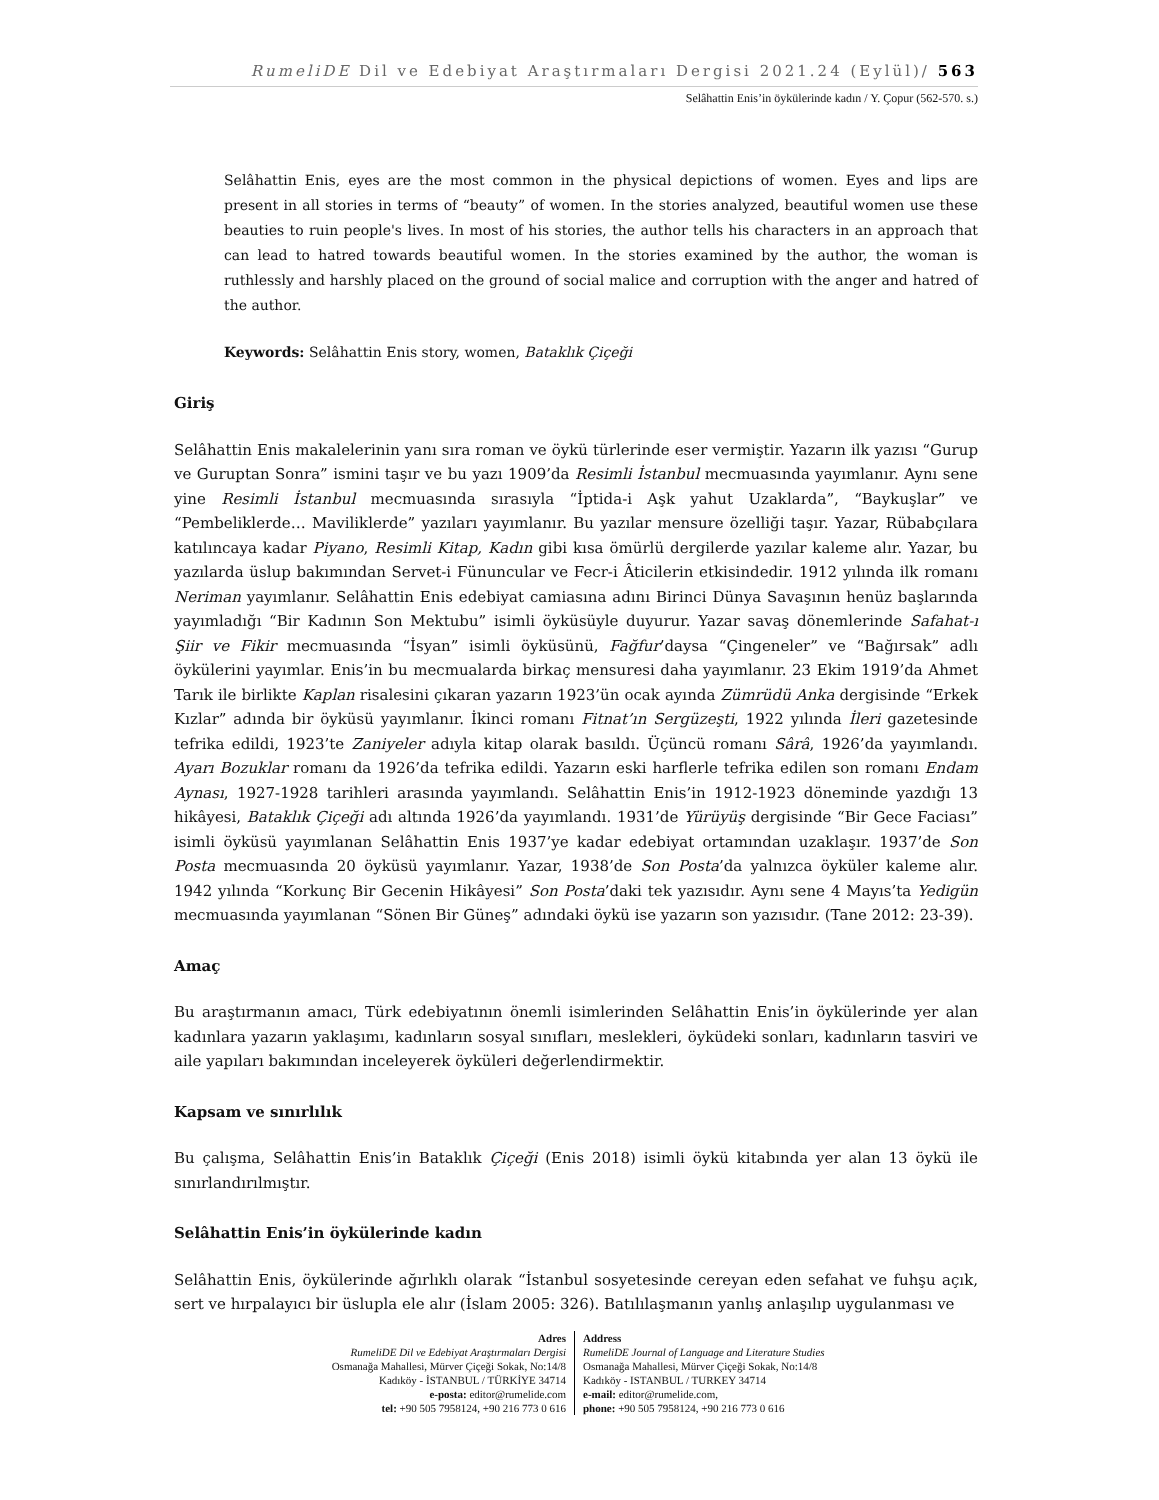RumeliDE Dil ve Edebiyat Araştırmaları Dergisi 2021.24 (Eylül)/ 563
Selâhattin Enis’in öykülerinde kadın / Y. Çopur (562-570. s.)
Selâhattin Enis, eyes are the most common in the physical depictions of women. Eyes and lips are present in all stories in terms of “beauty” of women. In the stories analyzed, beautiful women use these beauties to ruin people's lives. In most of his stories, the author tells his characters in an approach that can lead to hatred towards beautiful women. In the stories examined by the author, the woman is ruthlessly and harshly placed on the ground of social malice and corruption with the anger and hatred of the author.
Keywords: Selâhattin Enis story, women, Bataklık Çiçeği
Giriş
Selâhattin Enis makalelerinin yanı sıra roman ve öykü türlerinde eser vermiştir. Yazarın ilk yazısı “Gurup ve Guruptan Sonra” ismini taşır ve bu yazı 1909’da Resimli İstanbul mecmuasında yayımlanır. Aynı sene yine Resimli İstanbul mecmuasında sırasıyla “İptida-i Aşk yahut Uzaklarda”, “Baykuşlar” ve “Pembeliklerde… Maviliklerde” yazıları yayımlanır. Bu yazılar mensure özelliği taşır. Yazar, Rübabçılara katılıncaya kadar Piyano, Resimli Kitap, Kadın gibi kısa ömürlü dergilerde yazılar kaleme alır. Yazar, bu yazılarda üslup bakımından Servet-i Fünuncular ve Fecr-i Âticilerin etkisindedir. 1912 yılında ilk romanı Neriman yayımlanır. Selâhattin Enis edebiyat camiasına adını Birinci Dünya Savaşının henüz başlarında yayımladığı “Bir Kadının Son Mektubu” isimli öyküsüyle duyurur. Yazar savaş dönemlerinde Safahat-ı Şiir ve Fikir mecmuasında “İsyan” isimli öyküsünü, Fağfur’daysa “Çingeneler” ve “Bağırsak” adlı öykülerini yayımlar. Enis’in bu mecmualarda birkaç mensuresi daha yayımlanır. 23 Ekim 1919’da Ahmet Tarık ile birlikte Kaplan risalesini çıkaran yazarın 1923’ün ocak ayında Zümrüdü Anka dergisinde “Erkek Kızlar” adında bir öyküsü yayımlanır. İkinci romanı Fitnat’ın Sergüzeşti, 1922 yılında İleri gazetesinde tefrika edildi, 1923’te Zaniyeler adıyla kitap olarak basıldı. Üçüncü romanı Sârâ, 1926’da yayımlandı. Ayarı Bozuklar romanı da 1926’da tefrika edildi. Yazarın eski harflerle tefrika edilen son romanı Endam Aynası, 1927-1928 tarihleri arasında yayımlandı. Selâhattin Enis’in 1912-1923 döneminde yazdığı 13 hikâyesi, Bataklık Çiçeği adı altında 1926’da yayımlandı. 1931’de Yürüyüş dergisinde “Bir Gece Faciası” isimli öyküsü yayımlanan Selâhattin Enis 1937’ye kadar edebiyat ortamından uzaklaşır. 1937’de Son Posta mecmuasında 20 öyküsü yayımlanır. Yazar, 1938’de Son Posta’da yalnızca öyküler kaleme alır. 1942 yılında “Korkunç Bir Gecenin Hikâyesi” Son Posta’daki tek yazısıdır. Aynı sene 4 Mayıs’ta Yedigün mecmuasında yayımlanan “Sönen Bir Güneş” adındaki öykü ise yazarın son yazısıdır. (Tane 2012: 23-39).
Amaç
Bu araştırmanın amacı, Türk edebiyatının önemli isimlerinden Selâhattin Enis’in öykülerinde yer alan kadınlara yazarın yaklaşımı, kadınların sosyal sınıfları, meslekleri, öyküdeki sonları, kadınların tasviri ve aile yapıları bakımından inceleyerek öyküleri değerlendirmektir.
Kapsam ve sınırlılık
Bu çalışma, Selâhattin Enis’in Bataklık Çiçeği (Enis 2018) isimli öykü kitabında yer alan 13 öykü ile sınırlandırılmıştır.
Selâhattin Enis’in öykülerinde kadın
Selâhattin Enis, öykülerinde ağırlıklı olarak “İstanbul sosyetesinde cereyan eden sefahat ve fuhşu açık, sert ve hırpalayıcı bir üslupla ele alır (İslam 2005: 326). Batılılaşmanın yanlış anlaşılıp uygulanması ve
Adres
RumeliDE Dil ve Edebiyat Araştırmaları Dergisi
Osmanağa Mahallesi, Mürver Çiçeği Sokak, No:14/8
Kadıköy - İSTANBUL / TÜRKİYE 34714
e-posta: editor@rumelide.com
tel: +90 505 7958124, +90 216 773 0 616
Address
RumeliDE Journal of Language and Literature Studies
Osmanağa Mahallesi, Mürver Çiçeği Sokak, No:14/8
Kadıköy - ISTANBUL / TURKEY 34714
e-mail: editor@rumelide.com,
phone: +90 505 7958124, +90 216 773 0 616